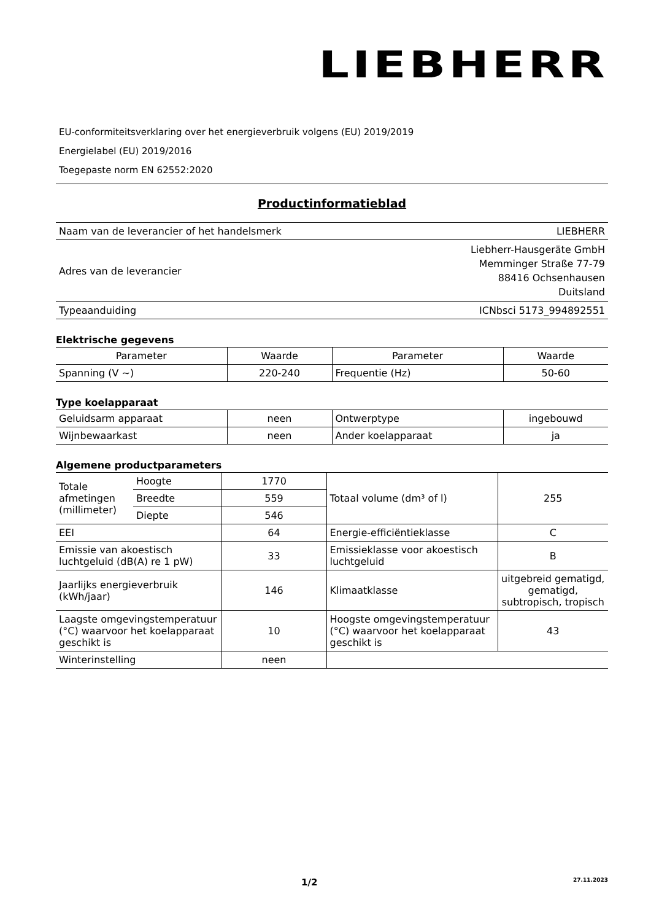LIEBHERR
EU-conformiteitsverklaring over het energieverbruik volgens (EU) 2019/2019
Energielabel (EU) 2019/2016
Toegepaste norm EN 62552:2020
Productinformatieblad
| Naam van de leverancier of het handelsmerk | LIEBHERR |
| Adres van de leverancier | Liebherr-Hausgeräte GmbH Memminger Straße 77-79 88416 Ochsenhausen Duitsland |
| Typeaanduiding | ICNbsci 5173_994892551 |
Elektrische gegevens
| Parameter | Waarde | Parameter | Waarde |
| --- | --- | --- | --- |
| Spanning (V ~) | 220-240 | Frequentie (Hz) | 50-60 |
Type koelapparaat
| Geluidsarm apparaat | neen | Ontwerptype | ingebouwd |
| Wijnbewaarkast | neen | Ander koelapparaat | ja |
Algemene productparameters
| Totale afmetingen (millimeter) | Hoogte | 1770 | Totaal volume (dm³ of l) | 255 |
| | Breedte | 559 | | |
| | Diepte | 546 | | |
| EEI | | 64 | Energie-efficiëntieklasse | C |
| Emissie van akoestisch luchtgeluid (dB(A) re 1 pW) | | 33 | Emissieklasse voor akoestisch luchtgeluid | B |
| Jaarlijks energieverbruik (kWh/jaar) | | 146 | Klimaatklasse | uitgebreid gematigd, gematigd, subtropisch, tropisch |
| Laagste omgevingstemperatuur (°C) waarvoor het koelapparaat geschikt is | | 10 | Hoogste omgevingstemperatuur (°C) waarvoor het koelapparaat geschikt is | 43 |
| Winterinstelling | | neen | | |
1/2 27.11.2023